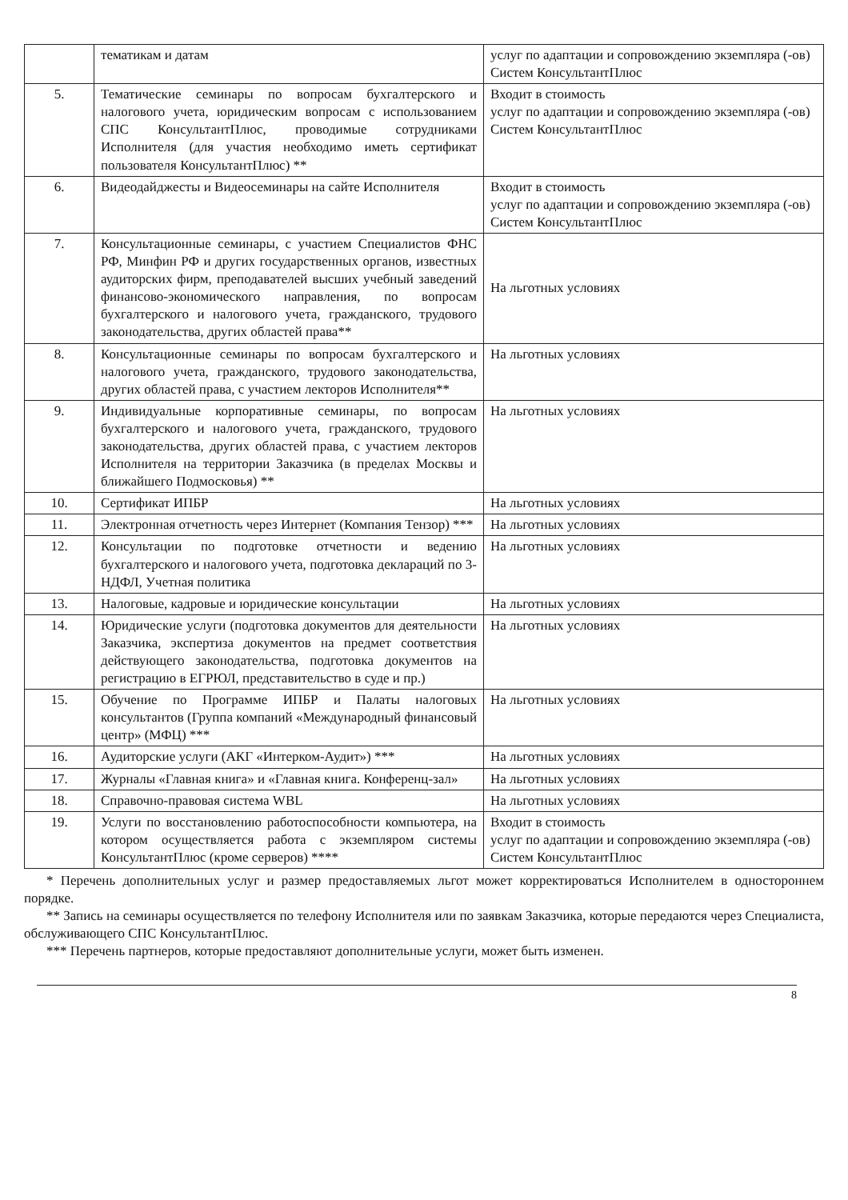| | тематикам и датам | услуг по адаптации и сопровождению экземпляра (-ов) Систем КонсультантПлюс |
| 5. | Тематические семинары по вопросам бухгалтерского и налогового учета, юридическим вопросам с использованием СПС КонсультантПлюс, проводимые сотрудниками Исполнителя (для участия необходимо иметь сертификат пользователя КонсультантПлюс) ** | Входит в стоимость услуг по адаптации и сопровождению экземпляра (-ов) Систем КонсультантПлюс |
| 6. | Видеодайджесты и Видеосеминары на сайте Исполнителя | Входит в стоимость услуг по адаптации и сопровождению экземпляра (-ов) Систем КонсультантПлюс |
| 7. | Консультационные семинары, с участием Специалистов ФНС РФ, Минфин РФ и других государственных органов, известных аудиторских фирм, преподавателей высших учебный заведений финансово-экономического направления, по вопросам бухгалтерского и налогового учета, гражданского, трудового законодательства, других областей права** | На льготных условиях |
| 8. | Консультационные семинары по вопросам бухгалтерского и налогового учета, гражданского, трудового законодательства, других областей права, с участием лекторов Исполнителя** | На льготных условиях |
| 9. | Индивидуальные корпоративные семинары, по вопросам бухгалтерского и налогового учета, гражданского, трудового законодательства, других областей права, с участием лекторов Исполнителя на территории Заказчика (в пределах Москвы и ближайшего Подмосковья) ** | На льготных условиях |
| 10. | Сертификат ИПБР | На льготных условиях |
| 11. | Электронная отчетность через Интернет (Компания Тензор) *** | На льготных условиях |
| 12. | Консультации по подготовке отчетности и ведению бухгалтерского и налогового учета, подготовка деклараций по 3-НДФЛ, Учетная политика | На льготных условиях |
| 13. | Налоговые, кадровые и юридические консультации | На льготных условиях |
| 14. | Юридические услуги (подготовка документов для деятельности Заказчика, экспертиза документов на предмет соответствия действующего законодательства, подготовка документов на регистрацию в ЕГРЮЛ, представительство в суде и пр.) | На льготных условиях |
| 15. | Обучение по Программе ИПБР и Палаты налоговых консультантов (Группа компаний «Международный финансовый центр» (МФЦ) *** | На льготных условиях |
| 16. | Аудиторские услуги (АКГ «Интерком-Аудит») *** | На льготных условиях |
| 17. | Журналы «Главная книга» и «Главная книга. Конференц-зал» | На льготных условиях |
| 18. | Справочно-правовая система WBL | На льготных условиях |
| 19. | Услуги по восстановлению работоспособности компьютера, на котором осуществляется работа с экземпляром системы КонсультантПлюс (кроме серверов) **** | Входит в стоимость услуг по адаптации и сопровождению экземпляра (-ов) Систем КонсультантПлюс |
* Перечень дополнительных услуг и размер предоставляемых льгот может корректироваться Исполнителем в одностороннем порядке.
** Запись на семинары осуществляется по телефону Исполнителя или по заявкам Заказчика, которые передаются через Специалиста, обслуживающего СПС КонсультантПлюс.
*** Перечень партнеров, которые предоставляют дополнительные услуги, может быть изменен.
8